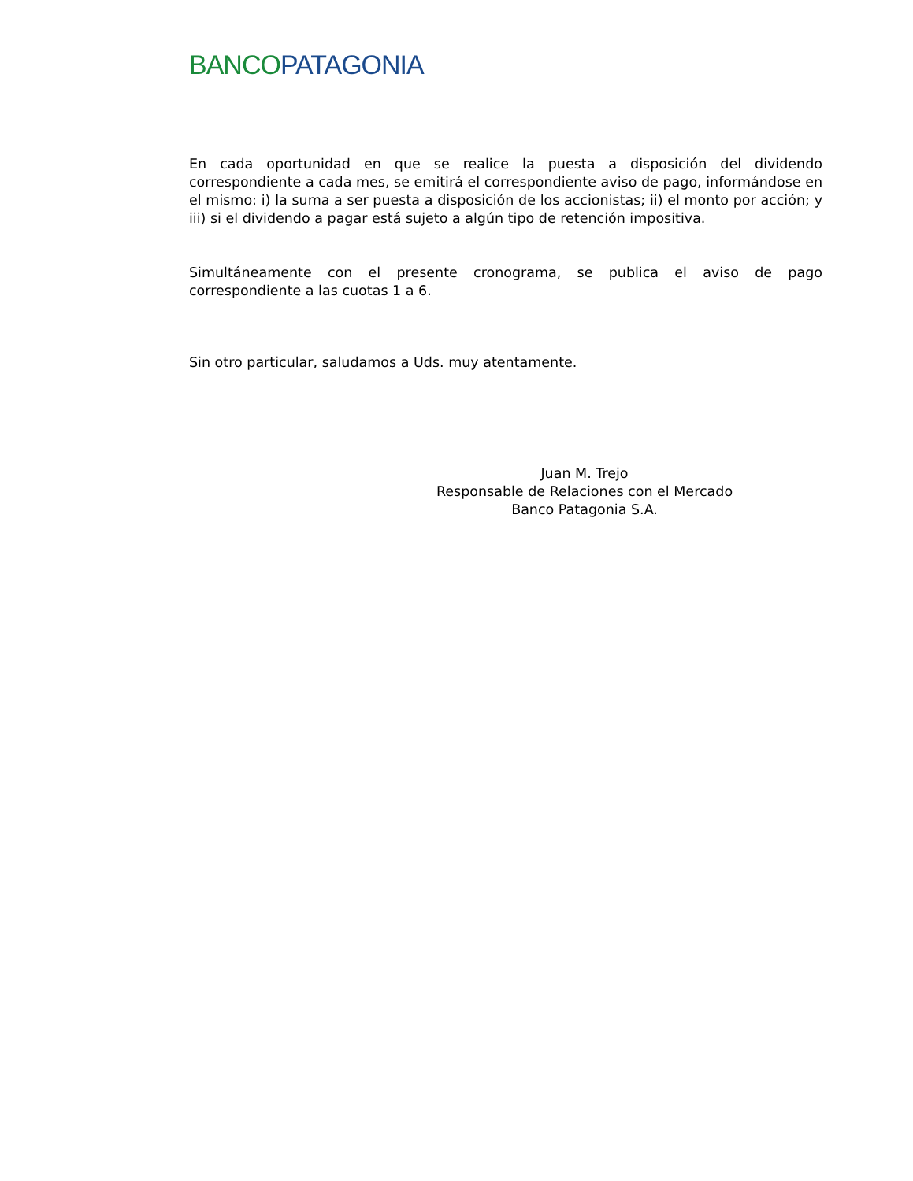BANCO PATAGONIA
En cada oportunidad en que se realice la puesta a disposición del dividendo correspondiente a cada mes, se emitirá el correspondiente aviso de pago, informándose en el mismo: i) la suma a ser puesta a disposición de los accionistas; ii) el monto por acción; y iii) si el dividendo a pagar está sujeto a algún tipo de retención impositiva.
Simultáneamente con el presente cronograma, se publica el aviso de pago correspondiente a las cuotas 1 a 6.
Sin otro particular, saludamos a Uds. muy atentamente.
Juan M. Trejo
Responsable de Relaciones con el Mercado
Banco Patagonia S.A.